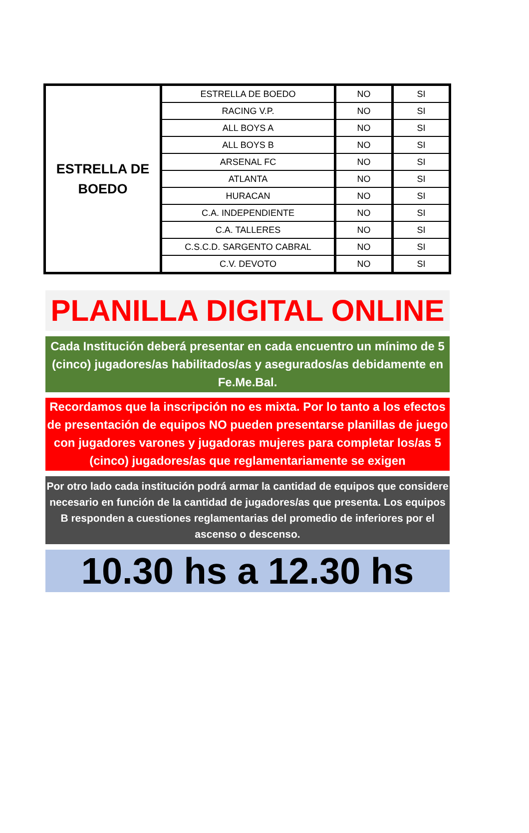| ESTRELLA DE BOEDO | ESTRELLA DE BOEDO | NO | SI |
| | RACING V.P. | NO | SI |
| | ALL BOYS A | NO | SI |
| | ALL BOYS B | NO | SI |
| | ARSENAL FC | NO | SI |
| | ATLANTA | NO | SI |
| | HURACAN | NO | SI |
| | C.A. INDEPENDIENTE | NO | SI |
| | C.A. TALLERES | NO | SI |
| | C.S.C.D. SARGENTO CABRAL | NO | SI |
| | C.V. DEVOTO | NO | SI |
PLANILLA DIGITAL ONLINE
Cada Institución deberá presentar en cada encuentro un mínimo de 5 (cinco) jugadores/as habilitados/as y asegurados/as debidamente en Fe.Me.Bal.
Recordamos que la inscripción no es mixta. Por lo tanto a los efectos de presentación de equipos NO pueden presentarse planillas de juego con jugadores varones y jugadoras mujeres para completar los/as 5 (cinco) jugadores/as que reglamentariamente se exigen
Por otro lado cada institución podrá armar la cantidad de equipos que considere necesario en función de la cantidad de jugadores/as que presenta. Los equipos B responden a cuestiones reglamentarias del promedio de inferiores por el ascenso o descenso.
10.30 hs a 12.30 hs